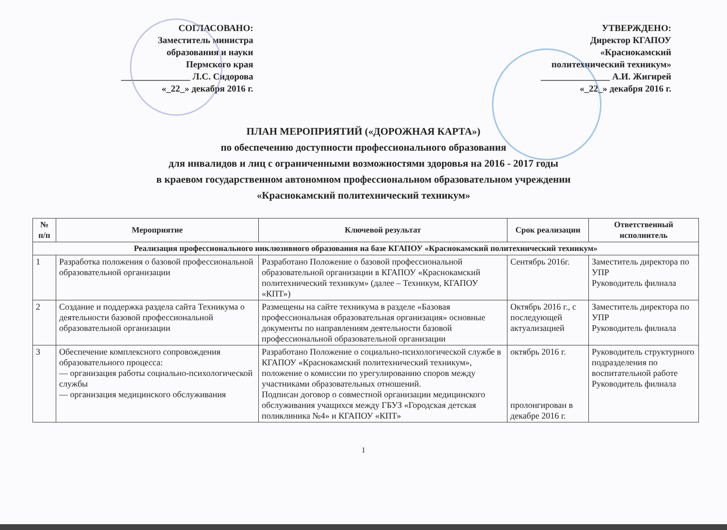СОГЛАСОВАНО:
Заместитель министра
образования и науки
Пермского края
_______________ Л.С. Сидорова
«_22_» декабря 2016 г.
УТВЕРЖДЕНО:
Директор КГАПОУ
«Краснокамский
политехнический техникум»
_______________ А.И. Жигирей
«_22_» декабря 2016 г.
ПЛАН МЕРОПРИЯТИЙ («ДОРОЖНАЯ КАРТА»)
по обеспечению доступности профессионального образования
для инвалидов и лиц с ограниченными возможностями здоровья на 2016 - 2017 годы
в краевом государственном автономном профессиональном образовательном учреждении
«Краснокамский политехнический техникум»
| № п/п | Мероприятие | Ключевой результат | Срок реализации | Ответственный исполнитель |
| --- | --- | --- | --- | --- |
| Реализация профессионального инклюзивного образования на базе КГАПОУ «Краснокамский политехнический техникум» | | | | |
| 1 | Разработка положения о базовой профессиональной образовательной организации | Разработано Положение о базовой профессиональной образовательной организации в КГАПОУ «Краснокамский политехнический техникум» (далее – Техникум, КГАПОУ «КПТ») | Сентябрь 2016г. | Заместитель директора по УПР Руководитель филиала |
| 2 | Создание и поддержка раздела сайта Техникума о деятельности базовой профессиональной образовательной организации | Размещены на сайте техникума в разделе «Базовая профессиональная образовательная организация» основные документы по направлениям деятельности базовой профессиональной образовательной организации | Октябрь 2016 г., с последующей актуализацией | Заместитель директора по УПР Руководитель филиала |
| 3 | Обеспечение комплексного сопровождения образовательного процесса: — организация работы социально-психологической службы — организация медицинского обслуживания | Разработано Положение о социально-психологической службе в КГАПОУ «Краснокамский политехнический техникум», положение о комиссии по урегулированию споров между участниками образовательных отношений. Подписан договор о совместной организации медицинского обслуживания учащихся между ГБУЗ «Городская детская поликлиника №4» и КГАПОУ «КПТ» | октябрь 2016 г. пролонгирован в декабре 2016 г. | Руководитель структурного подразделения по воспитательной работе Руководитель филиала |
1